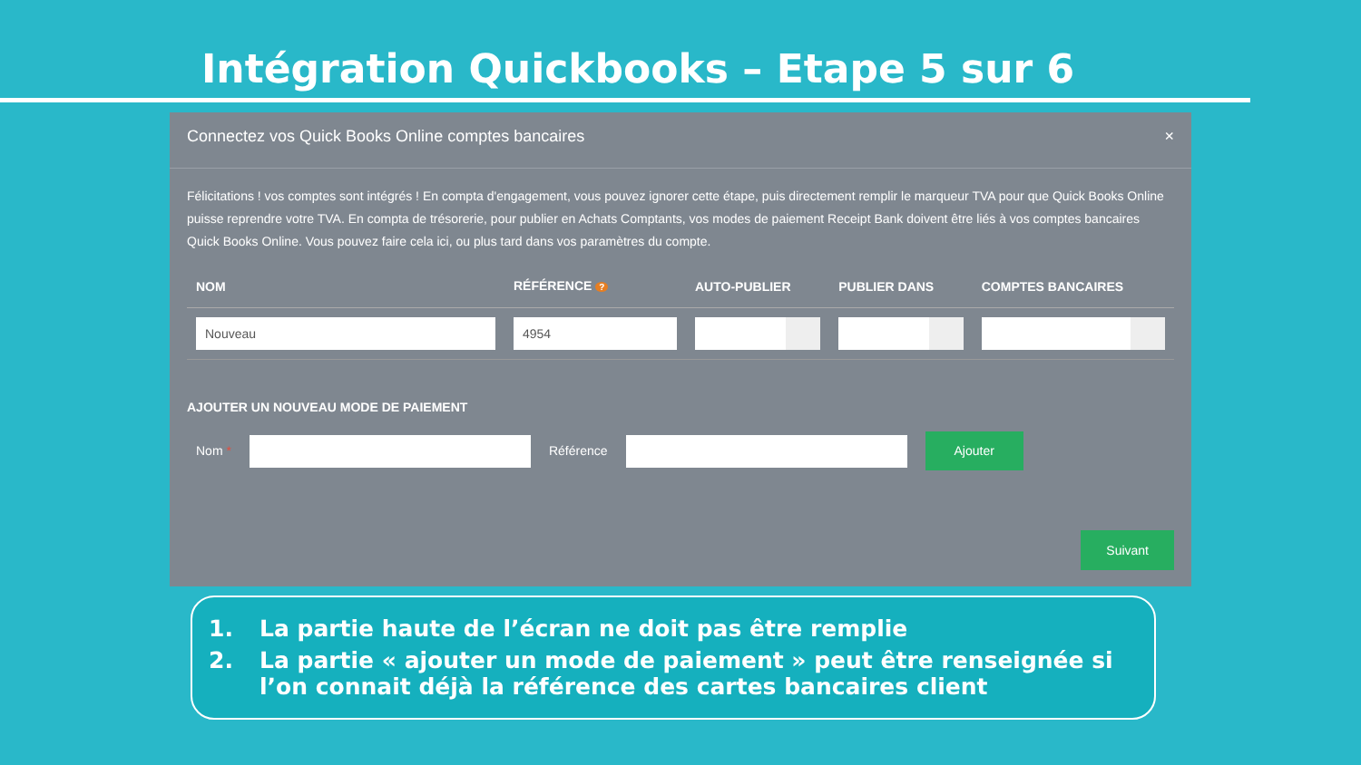Intégration Quickbooks – Etape 5 sur 6
Connectez vos Quick Books Online comptes bancaires ×
Félicitations ! vos comptes sont intégrés ! En compta d'engagement, vous pouvez ignorer cette étape, puis directement remplir le marqueur TVA pour que Quick Books Online puisse reprendre votre TVA. En compta de trésorerie, pour publier en Achats Comptants, vos modes de paiement Receipt Bank doivent être liés à vos comptes bancaires Quick Books Online. Vous pouvez faire cela ici, ou plus tard dans vos paramètres du compte.
| NOM | RÉFÉRENCE ? | AUTO-PUBLIER | PUBLIER DANS | COMPTES BANCAIRES |
| --- | --- | --- | --- | --- |
| Nouveau | 4954 | | | |
AJOUTER UN NOUVEAU MODE DE PAIEMENT
Nom * Référence
Ajouter
Suivant
1. La partie haute de l’écran ne doit pas être remplie
2. La partie « ajouter un mode de paiement » peut être renseignée si l’on connait déjà la référence des cartes bancaires client